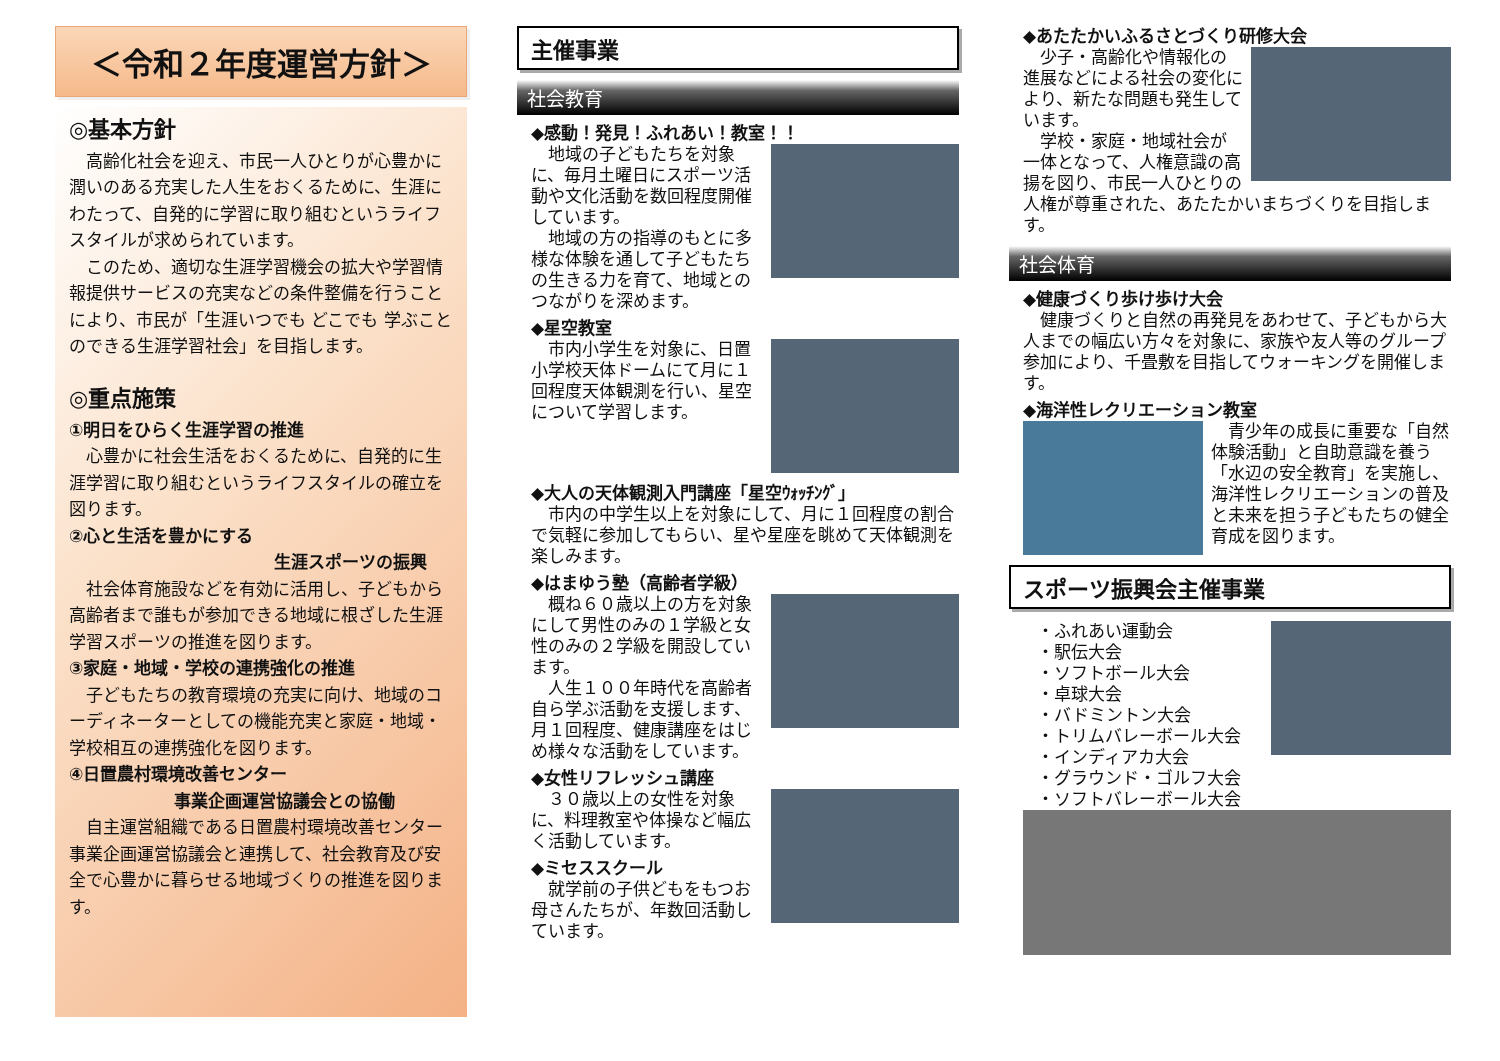＜令和２年度運営方針＞
◎基本方針
高齢化社会を迎え、市民一人ひとりが心豊かに潤いのある充実した人生をおくるために、生涯にわたって、自発的に学習に取り組むというライフスタイルが求められています。
このため、適切な生涯学習機会の拡大や学習情報提供サービスの充実などの条件整備を行うことにより、市民が「生涯いつでも どこでも 学ぶことのできる生涯学習社会」を目指します。
◎重点施策
①明日をひらく生涯学習の推進
心豊かに社会生活をおくるために、自発的に生涯学習に取り組むというライフスタイルの確立を図ります。
②心と生活を豊かにする
生涯スポーツの振興
社会体育施設などを有効に活用し、子どもから高齢者まで誰もが参加できる地域に根ざした生涯学習スポーツの推進を図ります。
③家庭・地域・学校の連携強化の推進
子どもたちの教育環境の充実に向け、地域のコーディネーターとしての機能充実と家庭・地域・学校相互の連携強化を図ります。
④日置農村環境改善センター
事業企画運営協議会との協働
自主運営組織である日置農村環境改善センター事業企画運営協議会と連携して、社会教育及び安全で心豊かに暮らせる地域づくりの推進を図ります。
主催事業
社会教育
◆感動！発見！ふれあい！教室！！
地域の子どもたちを対象に、毎月土曜日にスポーツ活動や文化活動を数回程度開催しています。
地域の方の指導のもとに多様な体験を通して子どもたちの生きる力を育て、地域とのつながりを深めます。
◆星空教室
市内小学生を対象に、日置小学校天体ドームにて月に１回程度天体観測を行い、星空について学習します。
◆大人の天体観測入門講座「星空ｳｫｯﾁﾝｸﾞ」
市内の中学生以上を対象にして、月に１回程度の割合で気軽に参加してもらい、星や星座を眺めて天体観測を楽しみます。
◆はまゆう塾（高齢者学級）
概ね６０歳以上の方を対象にして男性のみの１学級と女性のみの２学級を開設しています。
人生１００年時代を高齢者自ら学ぶ活動を支援します、月１回程度、健康講座をはじめ様々な活動をしています。
◆女性リフレッシュ講座
３０歳以上の女性を対象に、料理教室や体操など幅広く活動しています。
◆ミセススクール
就学前の子供どもをもつお母さんたちが、年数回活動しています。
◆あたたかいふるさとづくり研修大会
少子・高齢化や情報化の進展などによる社会の変化により、新たな問題も発生しています。
学校・家庭・地域社会が一体となって、人権意識の高揚を図り、市民一人ひとりの人権が尊重された、あたたかいまちづくりを目指します。
社会体育
◆健康づくり歩け歩け大会
健康づくりと自然の再発見をあわせて、子どもから大人までの幅広い方々を対象に、家族や友人等のグループ参加により、千畳敷を目指してウォーキングを開催します。
◆海洋性レクリエーション教室
青少年の成長に重要な「自然体験活動」と自助意識を養う「水辺の安全教育」を実施し、海洋性レクリエーションの普及と未来を担う子どもたちの健全育成を図ります。
スポーツ振興会主催事業
・ふれあい運動会
・駅伝大会
・ソフトボール大会
・卓球大会
・バドミントン大会
・トリムバレーボール大会
・インディアカ大会
・グラウンド・ゴルフ大会
・ソフトバレーボール大会